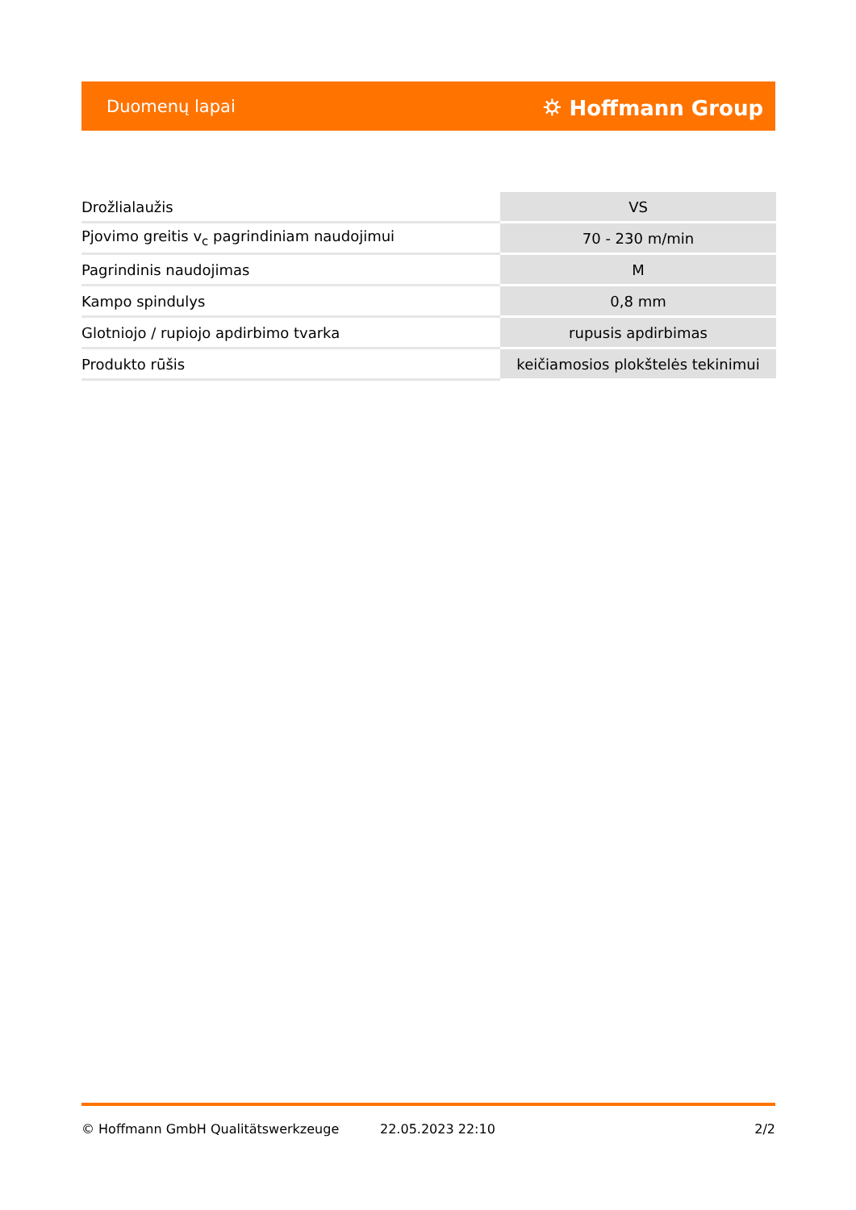Duomenų lapai ⛭ Hoffmann Group
| Drožlialaužis | VS |
| Pjovimo greitis v<sub>c</sub> pagrindiniam naudojimui | 70 - 230 m/min |
| Pagrindinis naudojimas | M |
| Kampo spindulys | 0,8 mm |
| Glotniojo / rupiojo apdirbimo tvarka | rupusis apdirbimas |
| Produkto rūšis | keičiamosios plokštelės tekinimui |
© Hoffmann GmbH Qualitätswerkzeuge 22.05.2023 22:10 2/2